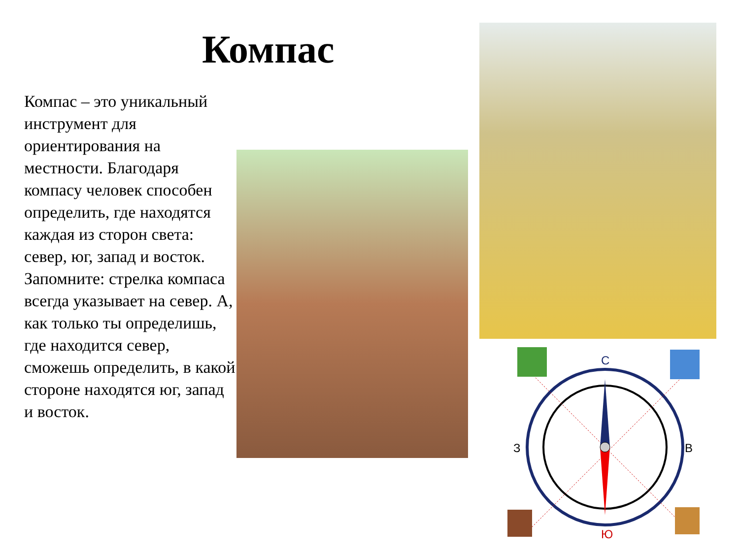Компас
Компас – это уникальный инструмент для ориентирования на местности. Благодаря компасу человек способен определить, где находятся каждая из сторон света: север, юг, запад и восток. Запомните: стрелка компаса всегда указывает на север. А, как только ты определишь, где находится север, сможешь определить, в какой стороне находятся юг, запад и восток.
С
Ю
В
З